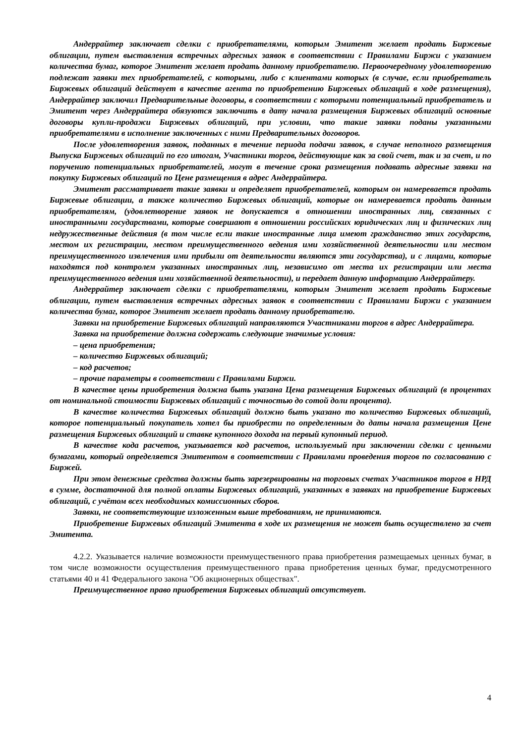Андеррайтер заключает сделки с приобретателями, которым Эмитент желает продать Биржевые облигации, путем выставления встречных адресных заявок в соответствии с Правилами Биржи с указанием количества бумаг, которое Эмитент желает продать данному приобретателю. Первоочередному удовлетворению подлежат заявки тех приобретателей, с которыми, либо с клиентами которых (в случае, если приобретатель Биржевых облигаций действует в качестве агента по приобретению Биржевых облигаций в ходе размещения), Андеррайтер заключил Предварительные договоры, в соответствии с которыми потенциальный приобретатель и Эмитент через Андеррайтера обязуются заключить в дату начала размещения Биржевых облигаций основные договоры купли-продажи Биржевых облигаций, при условии, что такие заявки поданы указанными приобретателями в исполнение заключенных с ними Предварительных договоров.
После удовлетворения заявок, поданных в течение периода подачи заявок, в случае неполного размещения Выпуска Биржевых облигаций по его итогам, Участники торгов, действующие как за свой счет, так и за счет, и по поручению потенциальных приобретателей, могут в течение срока размещения подавать адресные заявки на покупку Биржевых облигаций по Цене размещения в адрес Андеррайтера.
Эмитент рассматривает такие заявки и определяет приобретателей, которым он намеревается продать Биржевые облигации, а также количество Биржевых облигаций, которые он намеревается продать данным приобретателям, (удовлетворение заявок не допускается в отношении иностранных лиц, связанных с иностранными государствами, которые совершают в отношении российских юридических лиц и физических лиц недружественные действия (в том числе если такие иностранные лица имеют гражданство этих государств, местом их регистрации, местом преимущественного ведения ими хозяйственной деятельности или местом преимущественного извлечения ими прибыли от деятельности являются эти государства), и с лицами, которые находятся под контролем указанных иностранных лиц, независимо от места их регистрации или места преимущественного ведения ими хозяйственной деятельности), и передает данную информацию Андеррайтеру.
Андеррайтер заключает сделки с приобретателями, которым Эмитент желает продать Биржевые облигации, путем выставления встречных адресных заявок в соответствии с Правилами Биржи с указанием количества бумаг, которое Эмитент желает продать данному приобретателю.
Заявки на приобретение Биржевых облигаций направляются Участниками торгов в адрес Андеррайтера.
Заявка на приобретение должна содержать следующие значимые условия:
– цена приобретения;
– количество Биржевых облигаций;
– код расчетов;
– прочие параметры в соответствии с Правилами Биржи.
В качестве цены приобретения должна быть указана Цена размещения Биржевых облигаций (в процентах от номинальной стоимости Биржевых облигаций с точностью до сотой доли процента).
В качестве количества Биржевых облигаций должно быть указано то количество Биржевых облигаций, которое потенциальный покупатель хотел бы приобрести по определенным до даты начала размещения Цене размещения Биржевых облигаций и ставке купонного дохода на первый купонный период.
В качестве кода расчетов, указывается код расчетов, используемый при заключении сделки с ценными бумагами, который определяется Эмитентом в соответствии с Правилами проведения торгов по согласованию с Биржей.
При этом денежные средства должны быть зарезервированы на торговых счетах Участников торгов в НРД в сумме, достаточной для полной оплаты Биржевых облигаций, указанных в заявках на приобретение Биржевых облигаций, с учётом всех необходимых комиссионных сборов.
Заявки, не соответствующие изложенным выше требованиям, не принимаются.
Приобретение Биржевых облигаций Эмитента в ходе их размещения не может быть осуществлено за счет Эмитента.
4.2.2. Указывается наличие возможности преимущественного права приобретения размещаемых ценных бумаг, в том числе возможности осуществления преимущественного права приобретения ценных бумаг, предусмотренного статьями 40 и 41 Федерального закона "Об акционерных обществах".
Преимущественное право приобретения Биржевых облигаций отсутствует.
4